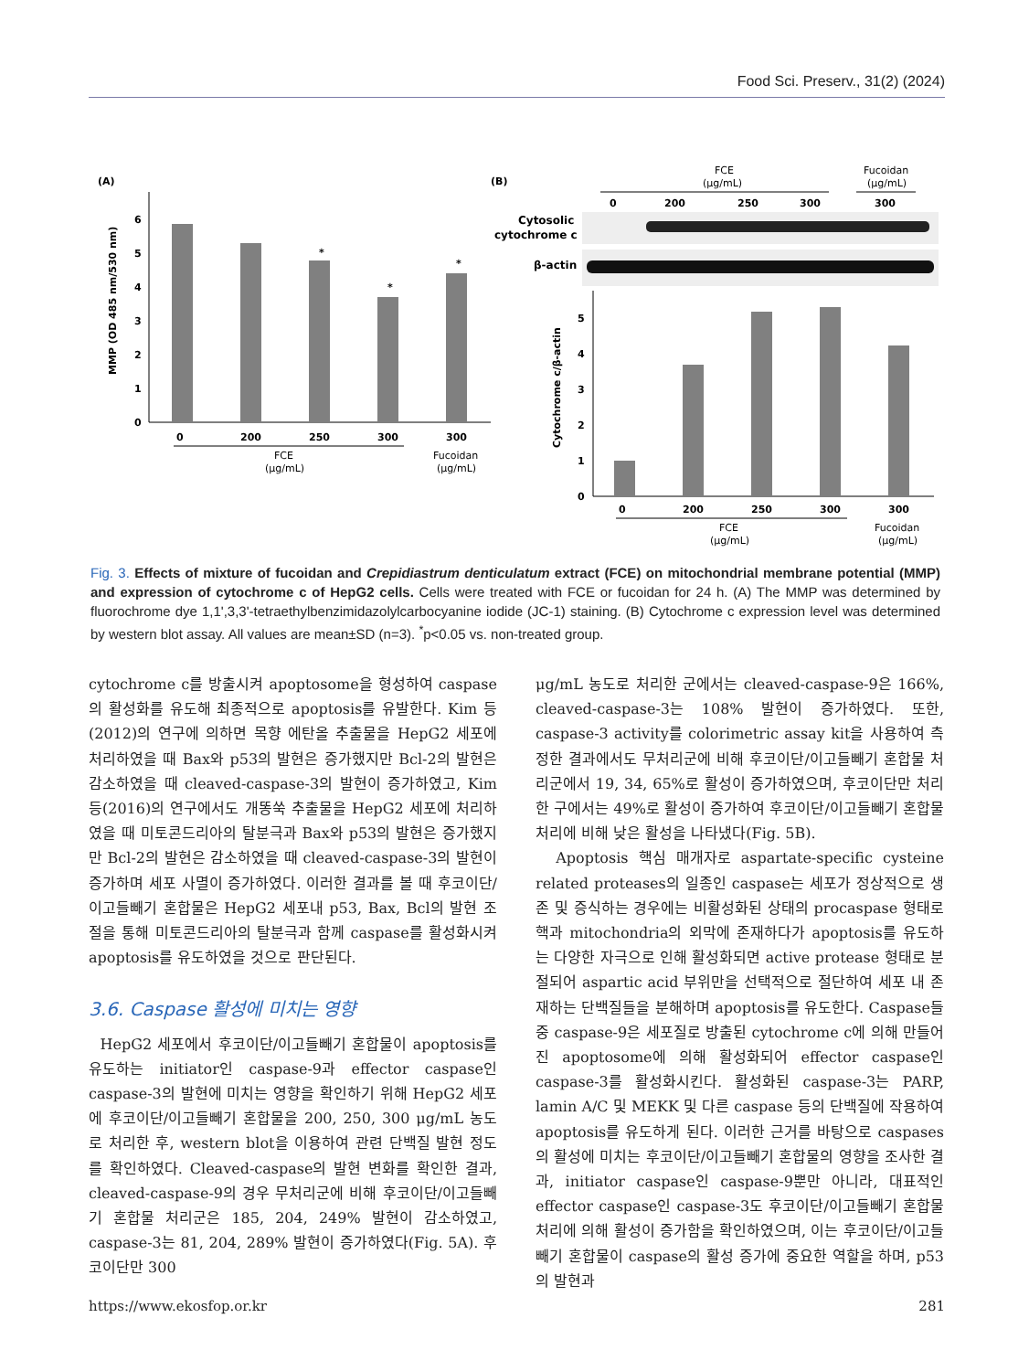Food Sci. Preserv., 31(2) (2024)
(A)
0
1
2
3
4
5
6
MMP (OD 485 nm/530 nm)
*
*
*
0
200
250
300
300
FCE
(μg/mL)
Fucoidan
(μg/mL)
(B)
FCE
(μg/mL)
Fucoidan
(μg/mL)
0
200
250
300
300
Cytosolic
cytochrome c
β-actin
0
1
2
3
4
5
Cytochrome c/β-actin
0
200
250
300
300
FCE
(μg/mL)
Fucoidan
(μg/mL)
Fig. 3. Effects of mixture of fucoidan and Crepidiastrum denticulatum extract (FCE) on mitochondrial membrane potential (MMP) and expression of cytochrome c of HepG2 cells. Cells were treated with FCE or fucoidan for 24 h. (A) The MMP was determined by fluorochrome dye 1,1',3,3'-tetraethylbenzimidazolylcarbocyanine iodide (JC-1) staining. (B) Cytochrome c expression level was determined by western blot assay. All values are mean±SD (n=3). <sup>*</sup>p<0.05 vs. non-treated group.
cytochrome c를 방출시켜 apoptosome을 형성하여 caspase의 활성화를 유도해 최종적으로 apoptosis를 유발한다. Kim 등(2012)의 연구에 의하면 목향 에탄올 추출물을 HepG2 세포에 처리하였을 때 Bax와 p53의 발현은 증가했지만 Bcl-2의 발현은 감소하였을 때 cleaved-caspase-3의 발현이 증가하였고, Kim 등(2016)의 연구에서도 개똥쑥 추출물을 HepG2 세포에 처리하였을 때 미토콘드리아의 탈분극과 Bax와 p53의 발현은 증가했지만 Bcl-2의 발현은 감소하였을 때 cleaved-caspase-3의 발현이 증가하며 세포 사멸이 증가하였다. 이러한 결과를 볼 때 후코이단/이고들빼기 혼합물은 HepG2 세포내 p53, Bax, Bcl의 발현 조절을 통해 미토콘드리아의 탈분극과 함께 caspase를 활성화시켜 apoptosis를 유도하였을 것으로 판단된다.
3.6. Caspase 활성에 미치는 영향
HepG2 세포에서 후코이단/이고들빼기 혼합물이 apoptosis를 유도하는 initiator인 caspase-9과 effector caspase인 caspase-3의 발현에 미치는 영향을 확인하기 위해 HepG2 세포에 후코이단/이고들빼기 혼합물을 200, 250, 300 μg/mL 농도로 처리한 후, western blot을 이용하여 관련 단백질 발현 정도를 확인하였다. Cleaved-caspase의 발현 변화를 확인한 결과, cleaved-caspase-9의 경우 무처리군에 비해 후코이단/이고들빼기 혼합물 처리군은 185, 204, 249% 발현이 감소하였고, caspase-3는 81, 204, 289% 발현이 증가하였다(Fig. 5A). 후코이단만 300
μg/mL 농도로 처리한 군에서는 cleaved-caspase-9은 166%, cleaved-caspase-3는 108% 발현이 증가하였다. 또한, caspase-3 activity를 colorimetric assay kit을 사용하여 측정한 결과에서도 무처리군에 비해 후코이단/이고들빼기 혼합물 처리군에서 19, 34, 65%로 활성이 증가하였으며, 후코이단만 처리한 구에서는 49%로 활성이 증가하여 후코이단/이고들빼기 혼합물 처리에 비해 낮은 활성을 나타냈다(Fig. 5B).
Apoptosis 핵심 매개자로 aspartate-specific cysteine related proteases의 일종인 caspase는 세포가 정상적으로 생존 및 증식하는 경우에는 비활성화된 상태의 procaspase 형태로 핵과 mitochondria의 외막에 존재하다가 apoptosis를 유도하는 다양한 자극으로 인해 활성화되면 active protease 형태로 분절되어 aspartic acid 부위만을 선택적으로 절단하여 세포 내 존재하는 단백질들을 분해하며 apoptosis를 유도한다. Caspase들 중 caspase-9은 세포질로 방출된 cytochrome c에 의해 만들어진 apoptosome에 의해 활성화되어 effector caspase인 caspase-3를 활성화시킨다. 활성화된 caspase-3는 PARP, lamin A/C 및 MEKK 및 다른 caspase 등의 단백질에 작용하여 apoptosis를 유도하게 된다. 이러한 근거를 바탕으로 caspases의 활성에 미치는 후코이단/이고들빼기 혼합물의 영향을 조사한 결과, initiator caspase인 caspase-9뿐만 아니라, 대표적인 effector caspase인 caspase-3도 후코이단/이고들빼기 혼합물 처리에 의해 활성이 증가함을 확인하였으며, 이는 후코이단/이고들빼기 혼합물이 caspase의 활성 증가에 중요한 역할을 하며, p53의 발현과
https://www.ekosfop.or.kr 281